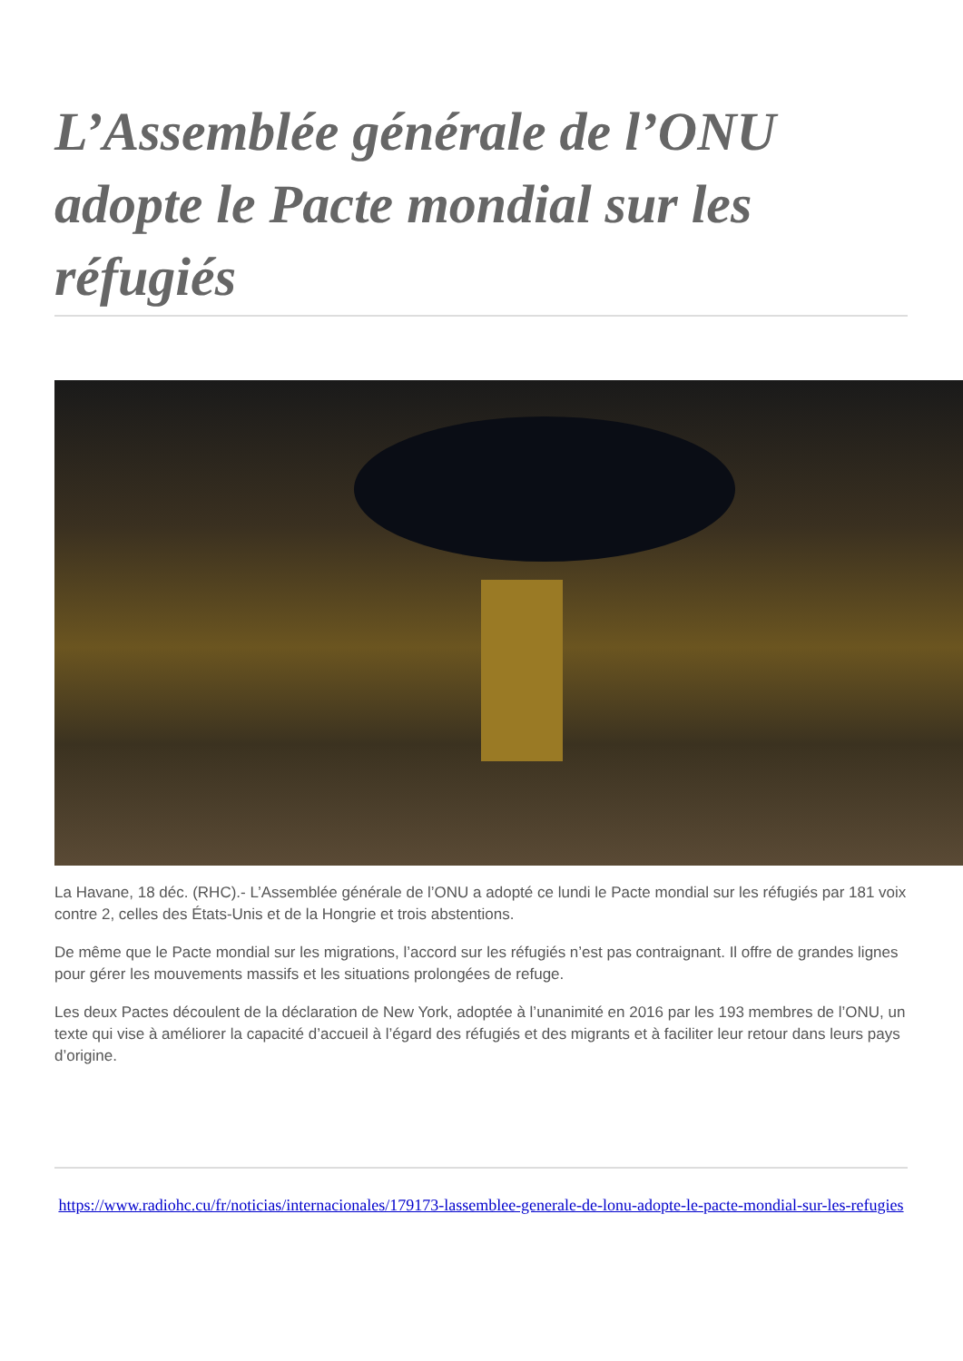L’Assemblée générale de l’ONU adopte le Pacte mondial sur les réfugiés
La Havane, 18 déc. (RHC).- L’Assemblée générale de l’ONU a adopté ce lundi le Pacte mondial sur les réfugiés par 181 voix contre 2, celles des États-Unis et de la Hongrie et trois abstentions.
De même que le Pacte mondial sur les migrations, l’accord sur les réfugiés n’est pas contraignant. Il offre de grandes lignes pour gérer les mouvements massifs et les situations prolongées de refuge.
Les deux Pactes découlent de la déclaration de New York, adoptée à l’unanimité en 2016 par les 193 membres de l’ONU, un texte qui vise à améliorer la capacité d’accueil à l’égard des réfugiés et des migrants et à faciliter leur retour dans leurs pays d’origine.
https://www.radiohc.cu/fr/noticias/internacionales/179173-lassemblee-generale-de-lonu-adopte-le-pacte-mondial-sur-les-refugies